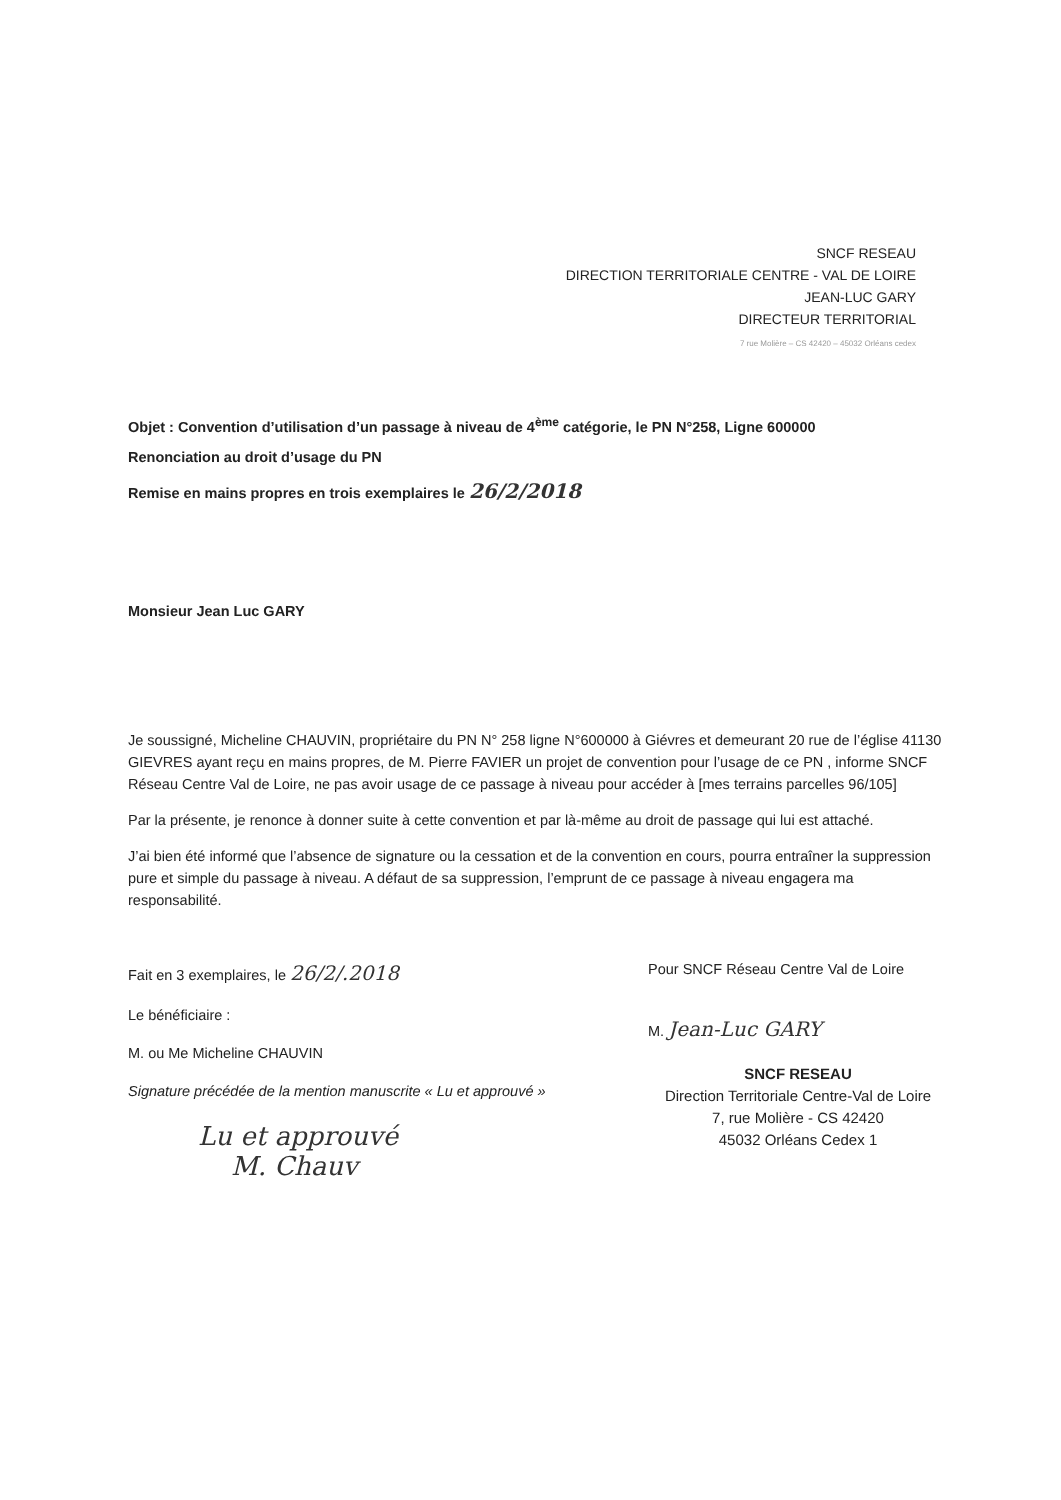SNCF RESEAU
DIRECTION TERRITORIALE CENTRE - VAL DE LOIRE
JEAN-LUC GARY
DIRECTEUR TERRITORIAL
7 rue Molière – CS 42420 – 45032 Orléans cedex
Objet : Convention d’utilisation d’un passage à niveau de 4<sup>ème</sup> catégorie, le PN N°258, Ligne 600000
Renonciation au droit d’usage du PN
Remise en mains propres en trois exemplaires le 26/2/2018
Monsieur Jean Luc GARY
Je soussigné, Micheline CHAUVIN, propriétaire du PN N° 258 ligne N°600000 à Giévres et demeurant 20 rue de l’église 41130 GIEVRES ayant reçu en mains propres, de M. Pierre FAVIER un projet de convention pour l’usage de ce PN , informe SNCF Réseau Centre Val de Loire, ne pas avoir usage de ce passage à niveau pour accéder à [mes terrains parcelles 96/105]
Par la présente, je renonce à donner suite à cette convention et par là-même au droit de passage qui lui est attaché.
J’ai bien été informé que l’absence de signature ou la cessation et de la convention en cours, pourra entraîner la suppression pure et simple du passage à niveau. A défaut de sa suppression, l’emprunt de ce passage à niveau engagera ma responsabilité.
Fait en 3 exemplaires, le 26/2/.2018
Le bénéficiaire :
M. ou Me Micheline CHAUVIN
Signature précédée de la mention manuscrite « Lu et approuvé »
Lu et approuvé
M. Chauv
Pour SNCF Réseau Centre Val de Loire
M. Jean-Luc GARY
SNCF RESEAU
Direction Territoriale Centre-Val de Loire
7, rue Molière - CS 42420
45032 Orléans Cedex 1